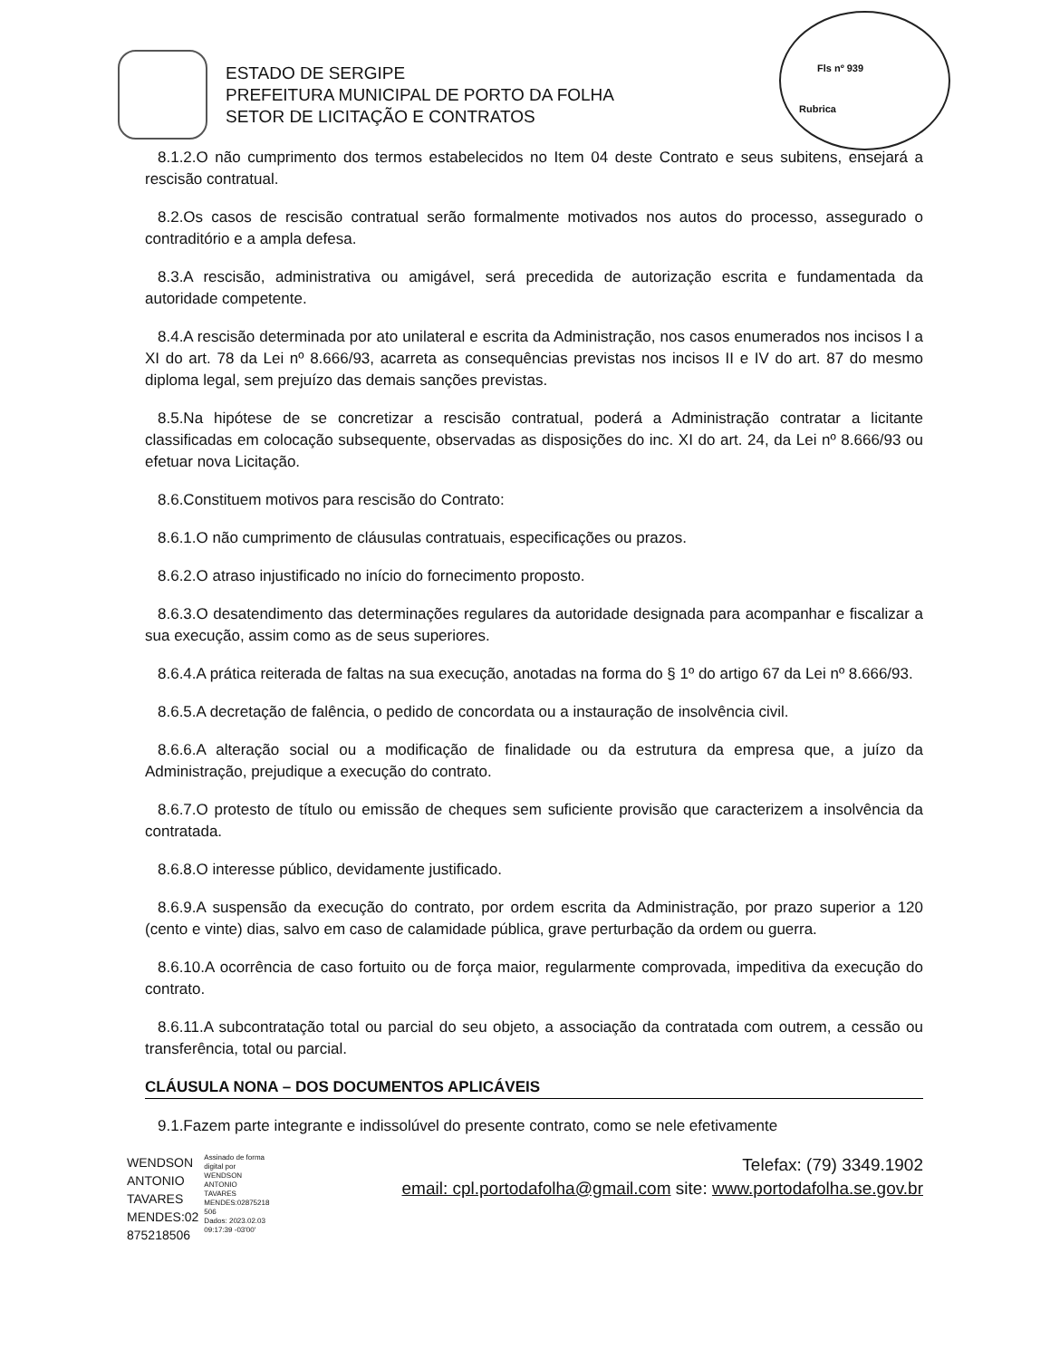Fls nº 939
Rubrica
ESTADO DE SERGIPE
PREFEITURA MUNICIPAL DE PORTO DA FOLHA
SETOR DE LICITAÇÃO E CONTRATOS
8.1.2.O não cumprimento dos termos estabelecidos no Item 04 deste Contrato e seus subitens, ensejará a rescisão contratual.
8.2.Os casos de rescisão contratual serão formalmente motivados nos autos do processo, assegurado o contraditório e a ampla defesa.
8.3.A rescisão, administrativa ou amigável, será precedida de autorização escrita e fundamentada da autoridade competente.
8.4.A rescisão determinada por ato unilateral e escrita da Administração, nos casos enumerados nos incisos I a XI do art. 78 da Lei nº 8.666/93, acarreta as consequências previstas nos incisos II e IV do art. 87 do mesmo diploma legal, sem prejuízo das demais sanções previstas.
8.5.Na hipótese de se concretizar a rescisão contratual, poderá a Administração contratar a licitante classificadas em colocação subsequente, observadas as disposições do inc. XI do art. 24, da Lei nº 8.666/93 ou efetuar nova Licitação.
8.6.Constituem motivos para rescisão do Contrato:
8.6.1.O não cumprimento de cláusulas contratuais, especificações ou prazos.
8.6.2.O atraso injustificado no início do fornecimento proposto.
8.6.3.O desatendimento das determinações regulares da autoridade designada para acompanhar e fiscalizar a sua execução, assim como as de seus superiores.
8.6.4.A prática reiterada de faltas na sua execução, anotadas na forma do § 1º do artigo 67 da Lei nº 8.666/93.
8.6.5.A decretação de falência, o pedido de concordata ou a instauração de insolvência civil.
8.6.6.A alteração social ou a modificação de finalidade ou da estrutura da empresa que, a juízo da Administração, prejudique a execução do contrato.
8.6.7.O protesto de título ou emissão de cheques sem suficiente provisão que caracterizem a insolvência da contratada.
8.6.8.O interesse público, devidamente justificado.
8.6.9.A suspensão da execução do contrato, por ordem escrita da Administração, por prazo superior a 120 (cento e vinte) dias, salvo em caso de calamidade pública, grave perturbação da ordem ou guerra.
8.6.10.A ocorrência de caso fortuito ou de força maior, regularmente comprovada, impeditiva da execução do contrato.
8.6.11.A subcontratação total ou parcial do seu objeto, a associação da contratada com outrem, a cessão ou transferência, total ou parcial.
CLÁUSULA NONA – DOS DOCUMENTOS APLICÁVEIS
9.1.Fazem parte integrante e indissolúvel do presente contrato, como se nele efetivamente
WENDSON
ANTONIO
TAVARES
MENDES:02
875218506
Assinado de forma
digital por
WENDSON
ANTONIO
TAVARES
MENDES:02875218
506
Dados: 2023.02.03
09:17:39 -03'00'
Telefax: (79) 3349.1902
email: cpl.portodafolha@gmail.com site: www.portodafolha.se.gov.br